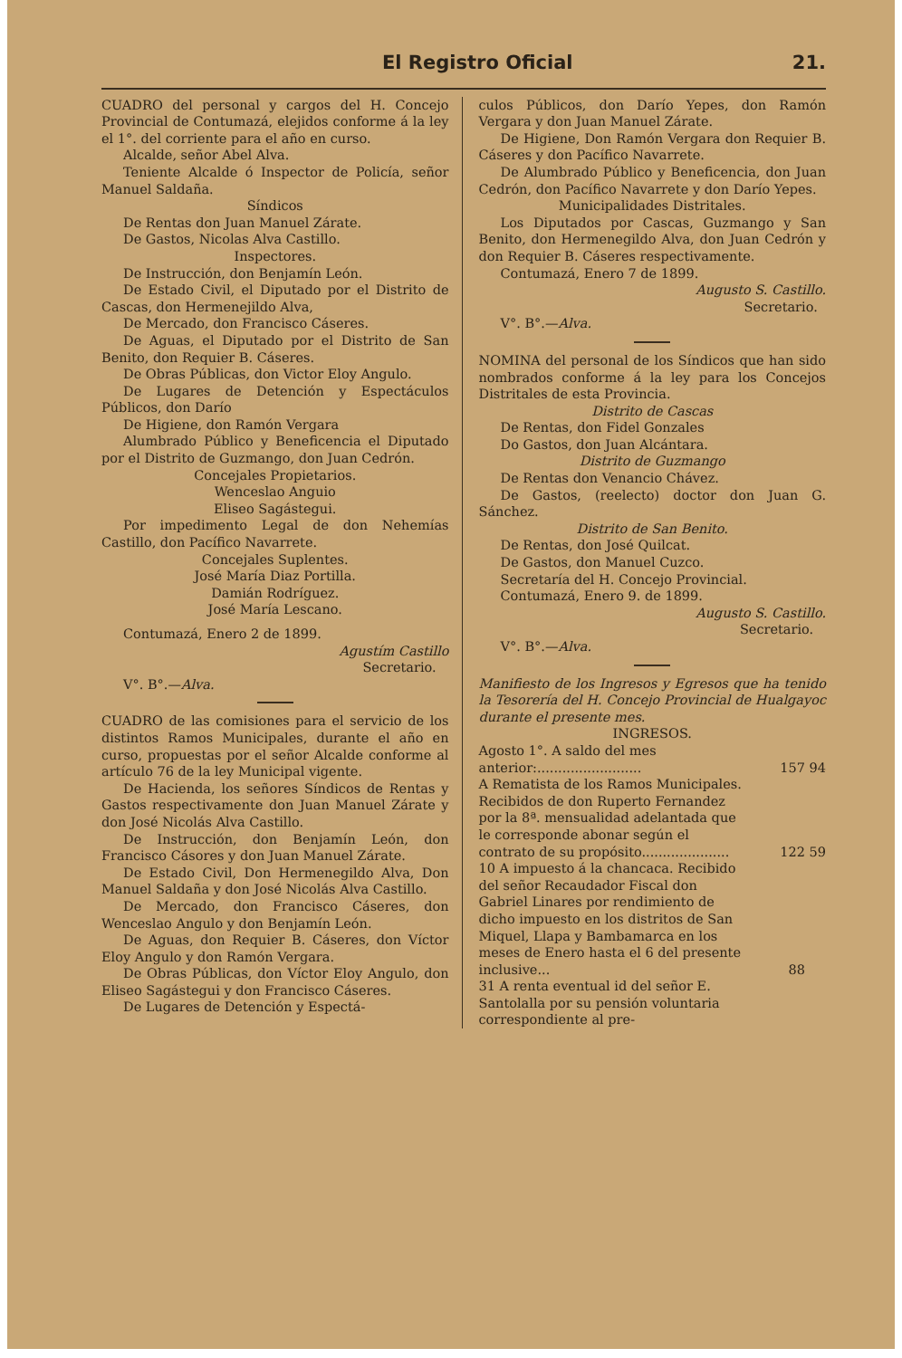El Registro Oficial 21.
CUADRO del personal y cargos del H. Concejo Provincial de Contumazá, elejidos conforme á la ley el 1°. del corriente para el año en curso.
Alcalde, señor Abel Alva.
Teniente Alcalde ó Inspector de Policía, señor Manuel Saldaña.
Síndicos
De Rentas don Juan Manuel Zárate.
De Gastos, Nicolas Alva Castillo.
Inspectores.
De Instrucción, don Benjamín León.
De Estado Civil, el Diputado por el Distrito de Cascas, don Hermenejildo Alva,
De Mercado, don Francisco Cáseres.
De Aguas, el Diputado por el Distrito de San Benito, don Requier B. Cáseres.
De Obras Públicas, don Victor Eloy Angulo.
De Lugares de Detención y Espectáculos Públicos, don Darío
De Higiene, don Ramón Vergara
Alumbrado Público y Beneficencia el Diputado por el Distrito de Guzmango, don Juan Cedrón.
Concejales Propietarios.
Wenceslao Anguio
Eliseo Sagástegui.
Por impedimento Legal de don Nehemías Castillo, don Pacífico Navarrete.
Concejales Suplentes.
José María Diaz Portilla.
Damián Rodríguez.
José María Lescano.
Contumazá, Enero 2 de 1899.
Agustím Castillo
Secretario.
V°. B°.—Alva.
CUADRO de las comisiones para el servicio de los distintos Ramos Municipales, durante el año en curso, propuestas por el señor Alcalde conforme al artículo 76 de la ley Municipal vigente.
De Hacienda, los señores Síndicos de Rentas y Gastos respectivamente don Juan Manuel Zárate y don José Nicolás Alva Castillo.
De Instrucción, don Benjamín León, don Francisco Cásores y don Juan Manuel Zárate.
De Estado Civil, Don Hermenegildo Alva, Don Manuel Saldaña y don José Nicolás Alva Castillo.
De Mercado, don Francisco Cáseres, don Wenceslao Angulo y don Benjamín León.
De Aguas, don Requier B. Cáseres, don Víctor Eloy Angulo y don Ramón Vergara.
De Obras Públicas, don Víctor Eloy Angulo, don Eliseo Sagástegui y don Francisco Cáseres.
De Lugares de Detención y Espectá-
culos Públicos, don Darío Yepes, don Ramón Vergara y don Juan Manuel Zárate.
De Higiene, Don Ramón Vergara don Requier B. Cáseres y don Pacífico Navarrete.
De Alumbrado Público y Beneficencia, don Juan Cedrón, don Pacífico Navarrete y don Darío Yepes.
Municipalidades Distritales.
Los Diputados por Cascas, Guzmango y San Benito, don Hermenegildo Alva, don Juan Cedrón y don Requier B. Cáseres respectivamente.
Contumazá, Enero 7 de 1899.
Augusto S. Castillo.
Secretario.
V°. B°.—Alva.
NOMINA del personal de los Síndicos que han sido nombrados conforme á la ley para los Concejos Distritales de esta Provincia.
Distrito de Cascas
De Rentas, don Fidel Gonzales
Do Gastos, don Juan Alcántara.
Distrito de Guzmango
De Rentas don Venancio Chávez.
De Gastos, (reelecto) doctor don Juan G. Sánchez.
Distrito de San Benito.
De Rentas, don José Quilcat.
De Gastos, don Manuel Cuzco.
Secretaría del H. Concejo Provincial.
Contumazá, Enero 9. de 1899.
Augusto S. Castillo.
Secretario.
V°. B°.—Alva.
Manifiesto de los Ingresos y Egresos que ha tenido la Tesorería del H. Concejo Provincial de Hualgayoc durante el presente mes.
INGRESOS.
| Agosto 1°. A saldo del mes anterior:......................... | 157 94 |
| A Rematista de los Ramos Municipales. Recibidos de don Ruperto Fernandez por la 8ª. mensualidad adelantada que le corresponde abonar según el contrato de su propósito..................... | 122 59 |
| 10 A impuesto á la chancaca. Recibido del señor Recaudador Fiscal don Gabriel Linares por rendimiento de dicho impuesto en los distritos de San Miquel, Llapa y Bambamarca en los meses de Enero hasta el 6 del presente inclusive... | 88 |
| 31 A renta eventual id del señor E. Santolalla por su pensión voluntaria correspondiente al pre- | |